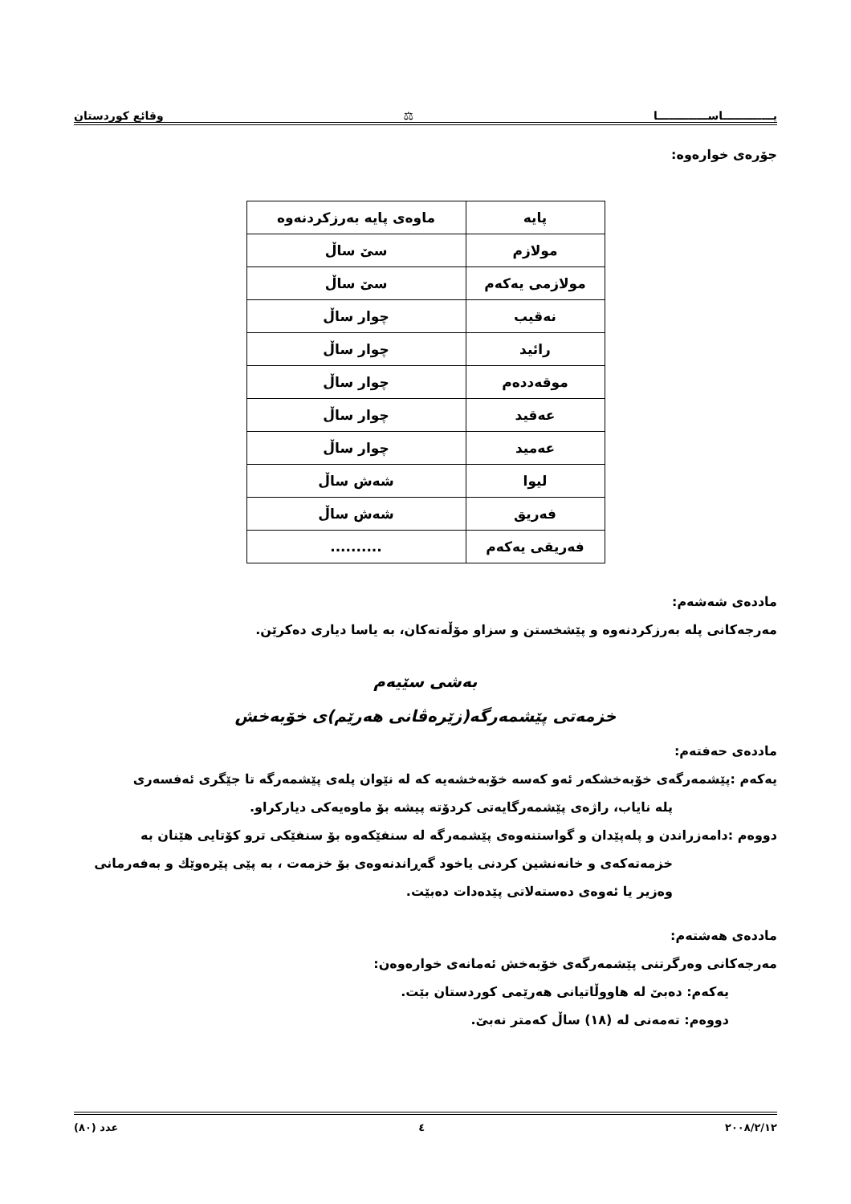يـــــــــــــاســـــــــــــا ⚖ وقائع كوردستان
جۆرەی خوارەوە:
| پایە | ماوەی پایە بەرزکردنەوە |
| --- | --- |
| مولازم | سێ ساڵ |
| مولازمی یەکەم | سێ ساڵ |
| نەقیب | چوار ساڵ |
| رائید | چوار ساڵ |
| موقەددەم | چوار ساڵ |
| عەقید | چوار ساڵ |
| عەمید | چوار ساڵ |
| لیوا | شەش ساڵ |
| فەریق | شەش ساڵ |
| فەریقی یەکەم | .......... |
ماددەی شەشەم:
مەرجەکانی پلە بەرزکردنەوە و پێشخستن و سزاو مۆڵەتەکان، بە یاسا دیاری دەکرێن.
بەشی سێیەم
خزمەتی پێشمەرگە(زێرەڤانی هەرێم)ی خۆبەخش
ماددەی حەفتەم:
یەکەم :پێشمەرگەی خۆبەخشکەر ئەو کەسە خۆبەخشەیە کە لە نێوان پلەی پێشمەرگە تا جێگری ئەفسەری
پلە نایاب، راژەی پێشمەرگایەتی کردۆتە پیشە بۆ ماوەیەکی دیارکراو.
دووەم :دامەزراندن و پلەپێدان و گواستنەوەی پێشمەرگە لە سنفێکەوە بۆ سنفێکی ترو کۆتایی هێنان بە
خزمەتەکەی و خانەنشین کردنی یاخود گەڕاندنەوەی بۆ خزمەت ، بە پێی پێرەوێك و بەفەرمانی
وەزیر یا ئەوەی دەستەلاتی پێدەدات دەبێت.
ماددەی هەشتەم:
مەرجەکانی وەرگرتنی پێشمەرگەی خۆبەخش ئەمانەی خوارەوەن:
یەکەم: دەبێ لە هاووڵاتیانی هەرێمی کوردستان بێت.
دووەم: تەمەنی لە (١٨) ساڵ کەمتر نەبێ.
٢٠٠٨/٢/١٢ ٤ عدد (٨٠)